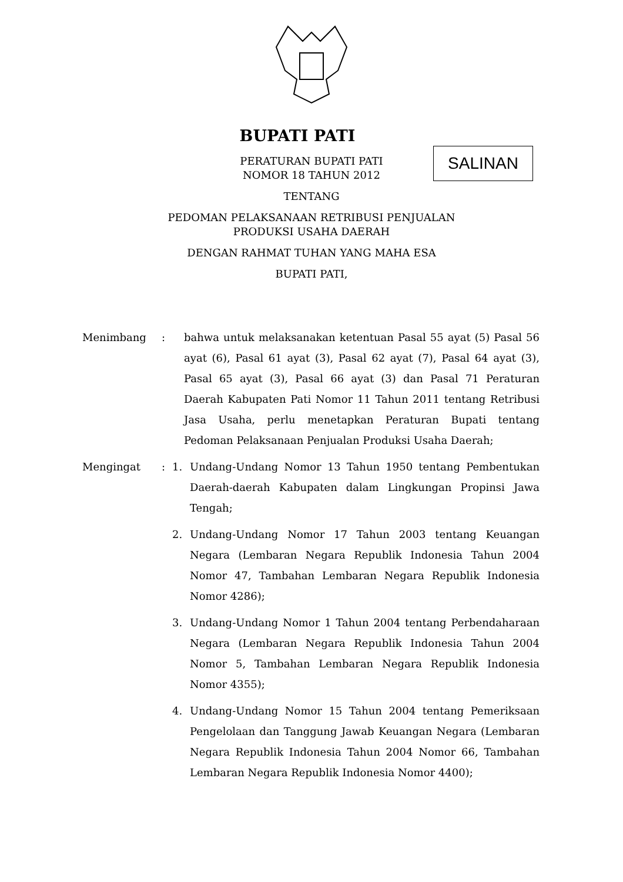BUPATI PATI
SALINAN
PERATURAN BUPATI PATI
NOMOR 18 TAHUN 2012
TENTANG
PEDOMAN PELAKSANAAN RETRIBUSI PENJUALAN
PRODUKSI USAHA DAERAH
DENGAN RAHMAT TUHAN YANG MAHA ESA
BUPATI PATI,
Menimbang : bahwa untuk melaksanakan ketentuan Pasal 55 ayat (5) Pasal 56 ayat (6), Pasal 61 ayat (3), Pasal 62 ayat (7), Pasal 64 ayat (3), Pasal 65 ayat (3), Pasal 66 ayat (3) dan Pasal 71 Peraturan Daerah Kabupaten Pati Nomor 11 Tahun 2011 tentang Retribusi Jasa Usaha, perlu menetapkan Peraturan Bupati tentang Pedoman Pelaksanaan Penjualan Produksi Usaha Daerah;
Mengingat : 1. Undang-Undang Nomor 13 Tahun 1950 tentang Pembentukan Daerah-daerah Kabupaten dalam Lingkungan Propinsi Jawa Tengah;
2. Undang-Undang Nomor 17 Tahun 2003 tentang Keuangan Negara (Lembaran Negara Republik Indonesia Tahun 2004 Nomor 47, Tambahan Lembaran Negara Republik Indonesia Nomor 4286);
3. Undang-Undang Nomor 1 Tahun 2004 tentang Perbendaharaan Negara (Lembaran Negara Republik Indonesia Tahun 2004 Nomor 5, Tambahan Lembaran Negara Republik Indonesia Nomor 4355);
4. Undang-Undang Nomor 15 Tahun 2004 tentang Pemeriksaan Pengelolaan dan Tanggung Jawab Keuangan Negara (Lembaran Negara Republik Indonesia Tahun 2004 Nomor 66, Tambahan Lembaran Negara Republik Indonesia Nomor 4400);